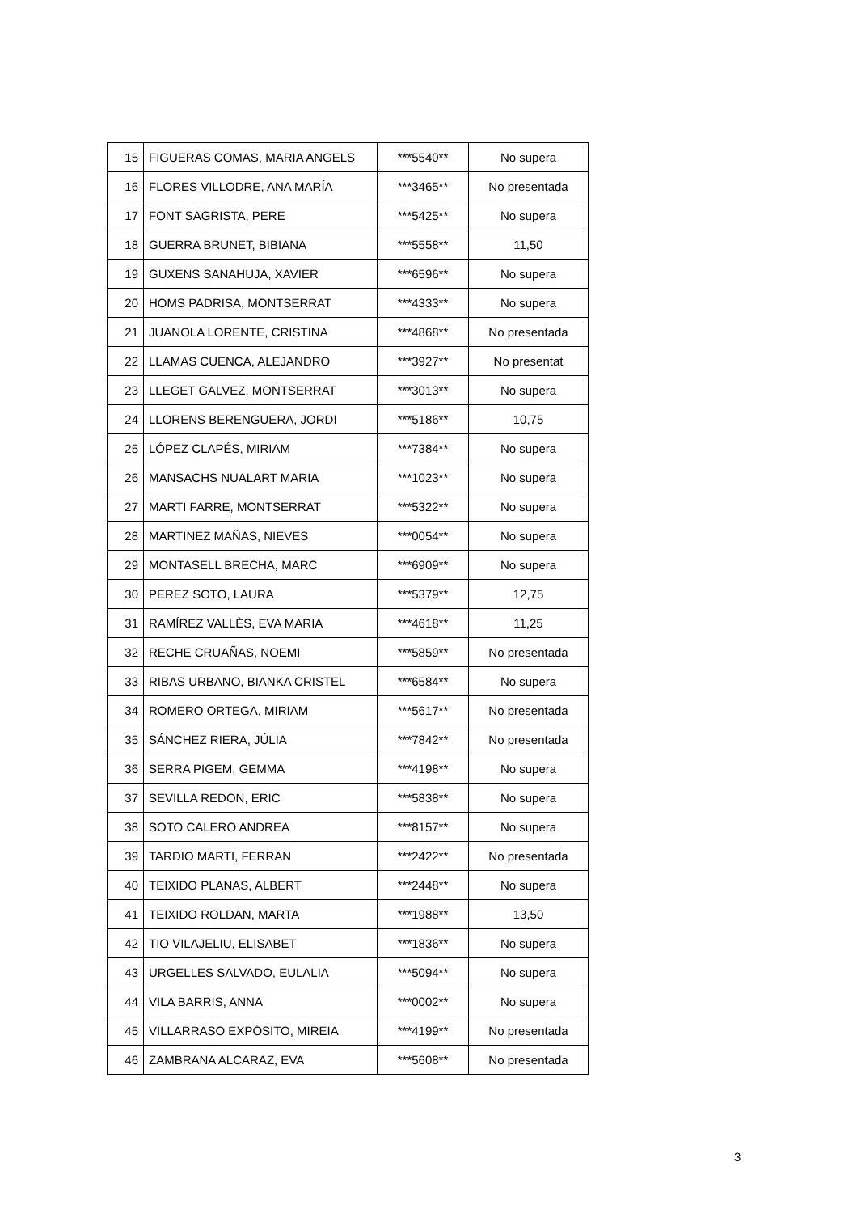| 15 | FIGUERAS COMAS, MARIA ANGELS | ***5540** | No supera |
| 16 | FLORES VILLODRE, ANA MARÍA | ***3465** | No presentada |
| 17 | FONT SAGRISTA, PERE | ***5425** | No supera |
| 18 | GUERRA BRUNET, BIBIANA | ***5558** | 11,50 |
| 19 | GUXENS SANAHUJA, XAVIER | ***6596** | No supera |
| 20 | HOMS PADRISA, MONTSERRAT | ***4333** | No supera |
| 21 | JUANOLA LORENTE, CRISTINA | ***4868** | No presentada |
| 22 | LLAMAS CUENCA, ALEJANDRO | ***3927** | No presentat |
| 23 | LLEGET GALVEZ, MONTSERRAT | ***3013** | No supera |
| 24 | LLORENS BERENGUERA, JORDI | ***5186** | 10,75 |
| 25 | LÓPEZ CLAPÉS, MIRIAM | ***7384** | No supera |
| 26 | MANSACHS NUALART MARIA | ***1023** | No supera |
| 27 | MARTI FARRE, MONTSERRAT | ***5322** | No supera |
| 28 | MARTINEZ MAÑAS, NIEVES | ***0054** | No supera |
| 29 | MONTASELL BRECHA, MARC | ***6909** | No supera |
| 30 | PEREZ SOTO, LAURA | ***5379** | 12,75 |
| 31 | RAMÍREZ VALLÈS, EVA MARIA | ***4618** | 11,25 |
| 32 | RECHE CRUAÑAS, NOEMI | ***5859** | No presentada |
| 33 | RIBAS URBANO, BIANKA CRISTEL | ***6584** | No supera |
| 34 | ROMERO ORTEGA, MIRIAM | ***5617** | No presentada |
| 35 | SÁNCHEZ RIERA, JÚLIA | ***7842** | No presentada |
| 36 | SERRA PIGEM, GEMMA | ***4198** | No supera |
| 37 | SEVILLA REDON, ERIC | ***5838** | No supera |
| 38 | SOTO CALERO ANDREA | ***8157** | No supera |
| 39 | TARDIO MARTI, FERRAN | ***2422** | No presentada |
| 40 | TEIXIDO PLANAS, ALBERT | ***2448** | No supera |
| 41 | TEIXIDO ROLDAN, MARTA | ***1988** | 13,50 |
| 42 | TIO VILAJELIU, ELISABET | ***1836** | No supera |
| 43 | URGELLES SALVADO, EULALIA | ***5094** | No supera |
| 44 | VILA BARRIS, ANNA | ***0002** | No supera |
| 45 | VILLARRASO EXPÓSITO, MIREIA | ***4199** | No presentada |
| 46 | ZAMBRANA ALCARAZ, EVA | ***5608** | No presentada |
3